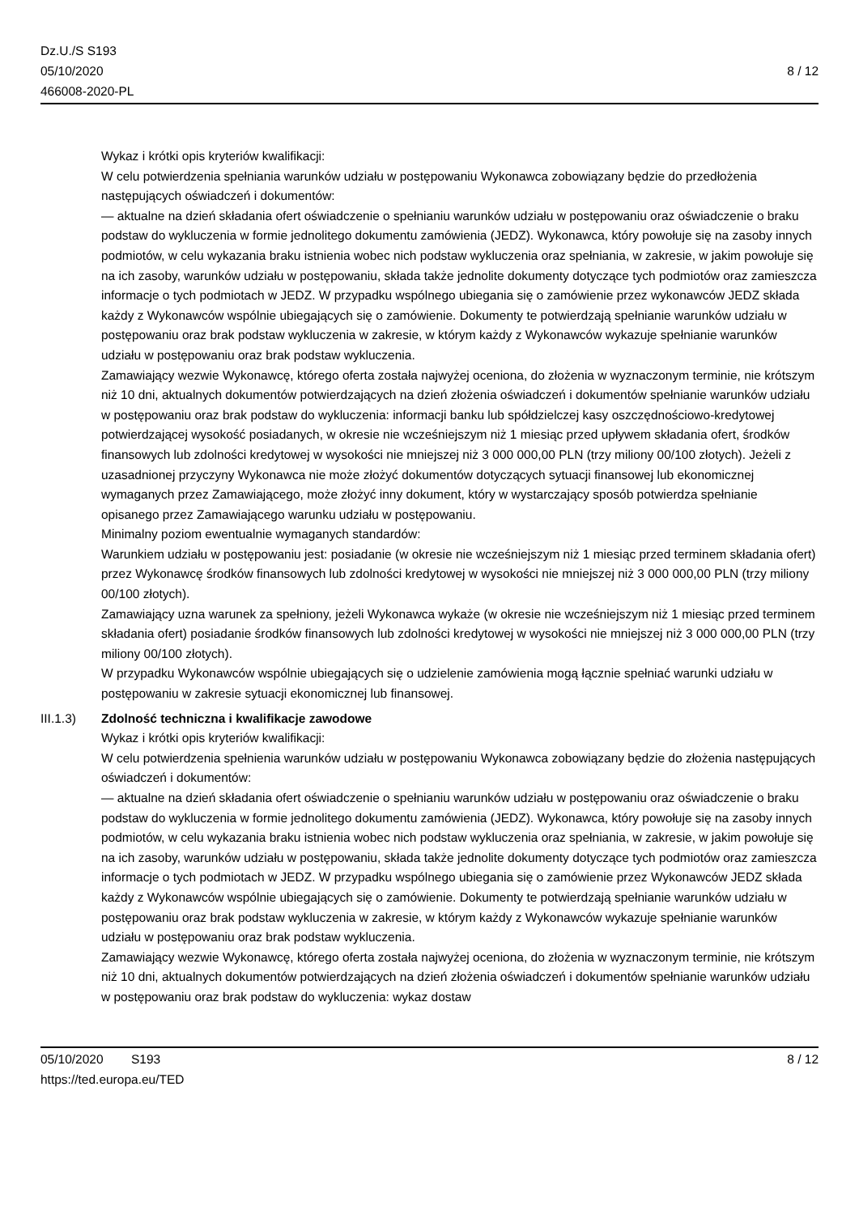Dz.U./S S193
05/10/2020
466008-2020-PL
8 / 12
Wykaz i krótki opis kryteriów kwalifikacji:
W celu potwierdzenia spełniania warunków udziału w postępowaniu Wykonawca zobowiązany będzie do przedłożenia następujących oświadczeń i dokumentów:
— aktualne na dzień składania ofert oświadczenie o spełnianiu warunków udziału w postępowaniu oraz oświadczenie o braku podstaw do wykluczenia w formie jednolitego dokumentu zamówienia (JEDZ). Wykonawca, który powołuje się na zasoby innych podmiotów, w celu wykazania braku istnienia wobec nich podstaw wykluczenia oraz spełniania, w zakresie, w jakim powołuje się na ich zasoby, warunków udziału w postępowaniu, składa także jednolite dokumenty dotyczące tych podmiotów oraz zamieszcza informacje o tych podmiotach w JEDZ. W przypadku wspólnego ubiegania się o zamówienie przez wykonawców JEDZ składa każdy z Wykonawców wspólnie ubiegających się o zamówienie. Dokumenty te potwierdzają spełnianie warunków udziału w postępowaniu oraz brak podstaw wykluczenia w zakresie, w którym każdy z Wykonawców wykazuje spełnianie warunków udziału w postępowaniu oraz brak podstaw wykluczenia.
Zamawiający wezwie Wykonawcę, którego oferta została najwyżej oceniona, do złożenia w wyznaczonym terminie, nie krótszym niż 10 dni, aktualnych dokumentów potwierdzających na dzień złożenia oświadczeń i dokumentów spełnianie warunków udziału w postępowaniu oraz brak podstaw do wykluczenia: informacji banku lub spółdzielczej kasy oszczędnościowo-kredytowej potwierdzającej wysokość posiadanych, w okresie nie wcześniejszym niż 1 miesiąc przed upływem składania ofert, środków finansowych lub zdolności kredytowej w wysokości nie mniejszej niż 3 000 000,00 PLN (trzy miliony 00/100 złotych). Jeżeli z uzasadnionej przyczyny Wykonawca nie może złożyć dokumentów dotyczących sytuacji finansowej lub ekonomicznej wymaganych przez Zamawiającego, może złożyć inny dokument, który w wystarczający sposób potwierdza spełnianie opisanego przez Zamawiającego warunku udziału w postępowaniu.
Minimalny poziom ewentualnie wymaganych standardów:
Warunkiem udziału w postępowaniu jest: posiadanie (w okresie nie wcześniejszym niż 1 miesiąc przed terminem składania ofert) przez Wykonawcę środków finansowych lub zdolności kredytowej w wysokości nie mniejszej niż 3 000 000,00 PLN (trzy miliony 00/100 złotych).
Zamawiający uzna warunek za spełniony, jeżeli Wykonawca wykaże (w okresie nie wcześniejszym niż 1 miesiąc przed terminem składania ofert) posiadanie środków finansowych lub zdolności kredytowej w wysokości nie mniejszej niż 3 000 000,00 PLN (trzy miliony 00/100 złotych).
W przypadku Wykonawców wspólnie ubiegających się o udzielenie zamówienia mogą łącznie spełniać warunki udziału w postępowaniu w zakresie sytuacji ekonomicznej lub finansowej.
III.1.3) Zdolność techniczna i kwalifikacje zawodowe
Wykaz i krótki opis kryteriów kwalifikacji:
W celu potwierdzenia spełnienia warunków udziału w postępowaniu Wykonawca zobowiązany będzie do złożenia następujących oświadczeń i dokumentów:
— aktualne na dzień składania ofert oświadczenie o spełnianiu warunków udziału w postępowaniu oraz oświadczenie o braku podstaw do wykluczenia w formie jednolitego dokumentu zamówienia (JEDZ). Wykonawca, który powołuje się na zasoby innych podmiotów, w celu wykazania braku istnienia wobec nich podstaw wykluczenia oraz spełniania, w zakresie, w jakim powołuje się na ich zasoby, warunków udziału w postępowaniu, składa także jednolite dokumenty dotyczące tych podmiotów oraz zamieszcza informacje o tych podmiotach w JEDZ. W przypadku wspólnego ubiegania się o zamówienie przez Wykonawców JEDZ składa każdy z Wykonawców wspólnie ubiegających się o zamówienie. Dokumenty te potwierdzają spełnianie warunków udziału w postępowaniu oraz brak podstaw wykluczenia w zakresie, w którym każdy z Wykonawców wykazuje spełnianie warunków udziału w postępowaniu oraz brak podstaw wykluczenia.
Zamawiający wezwie Wykonawcę, którego oferta została najwyżej oceniona, do złożenia w wyznaczonym terminie, nie krótszym niż 10 dni, aktualnych dokumentów potwierdzających na dzień złożenia oświadczeń i dokumentów spełnianie warunków udziału w postępowaniu oraz brak podstaw do wykluczenia: wykaz dostaw
05/10/2020 S193 8 / 12
https://ted.europa.eu/TED